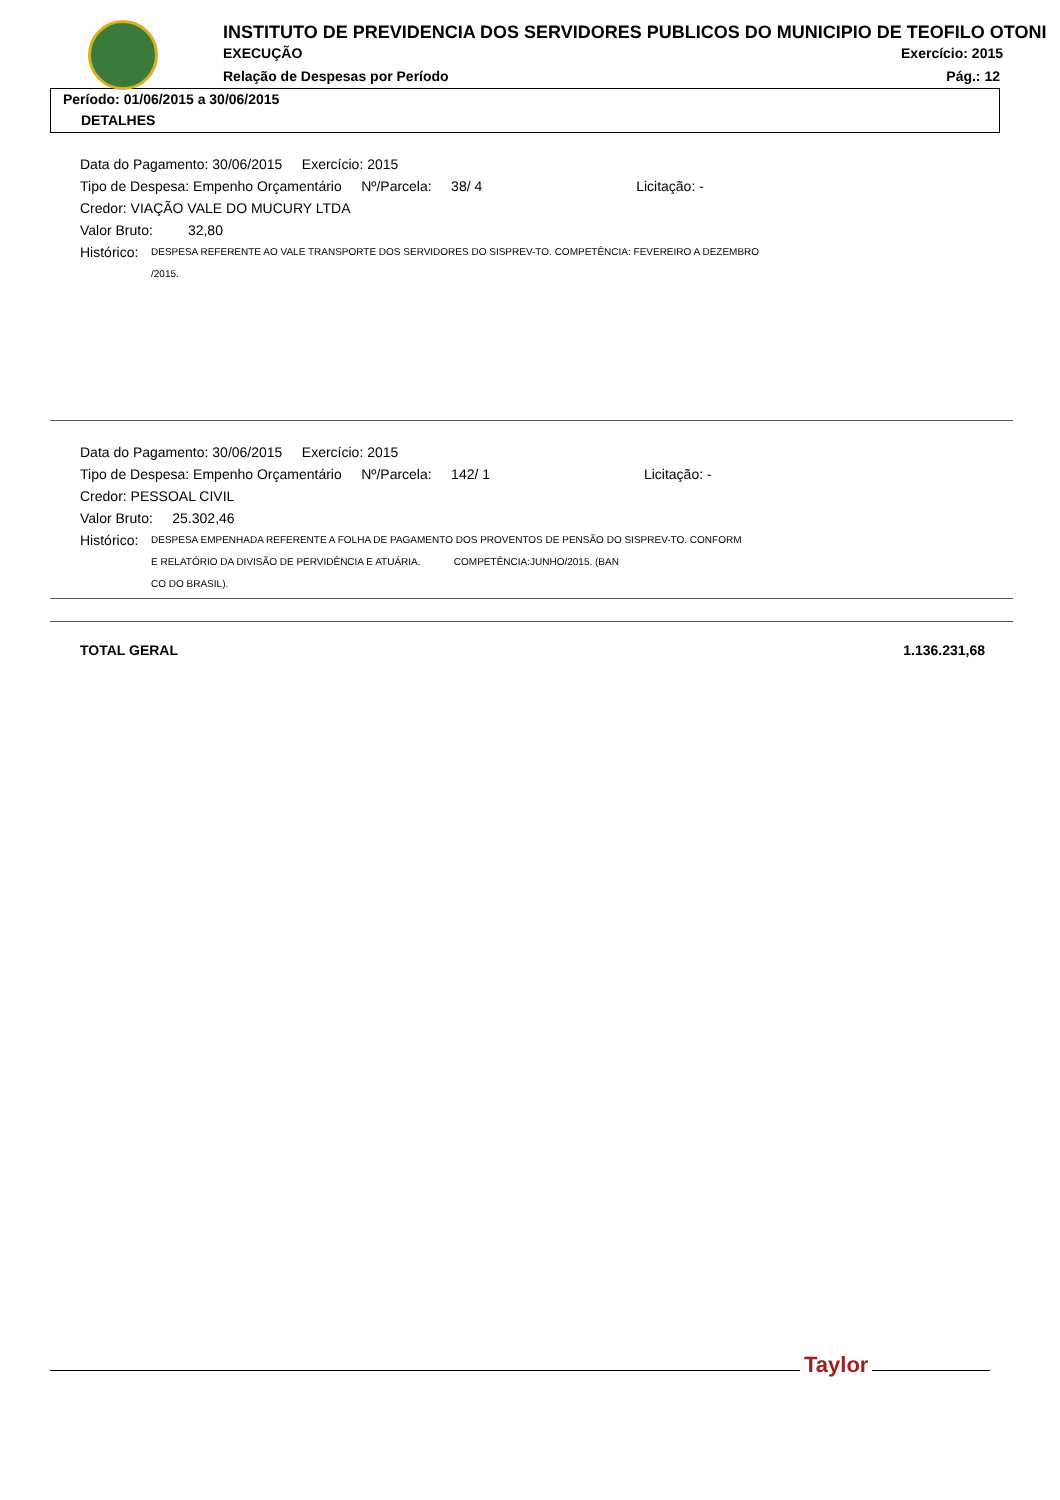INSTITUTO DE PREVIDENCIA DOS SERVIDORES PUBLICOS DO MUNICIPIO DE TEOFILO OTONI
EXECUÇÃO Exercício: 2015
Relação de Despesas por Período Pág.: 12
Período: 01/06/2015 a 30/06/2015
DETALHES
Data do Pagamento: 30/06/2015 Exercício: 2015
Tipo de Despesa: Empenho Orçamentário Nº/Parcela: 38/ 4 Licitação: -
Credor: VIAÇÃO VALE DO MUCURY LTDA
Valor Bruto: 32,80
Histórico: DESPESA REFERENTE AO VALE TRANSPORTE DOS SERVIDORES DO SISPREV-TO. COMPETÊNCIA: FEVEREIRO A DEZEMBRO
/2015.
Data do Pagamento: 30/06/2015 Exercício: 2015
Tipo de Despesa: Empenho Orçamentário Nº/Parcela: 142/ 1 Licitação: -
Credor: PESSOAL CIVIL
Valor Bruto: 25.302,46
Histórico: DESPESA EMPENHADA REFERENTE A FOLHA DE PAGAMENTO DOS PROVENTOS DE PENSÃO DO SISPREV-TO. CONFORM
E RELATÓRIO DA DIVISÃO DE PERVIDÊNCIA E ATUÁRIA. COMPETÊNCIA:JUNHO/2015. (BAN
CO DO BRASIL).
TOTAL GERAL 1.136.231,68
Taylor